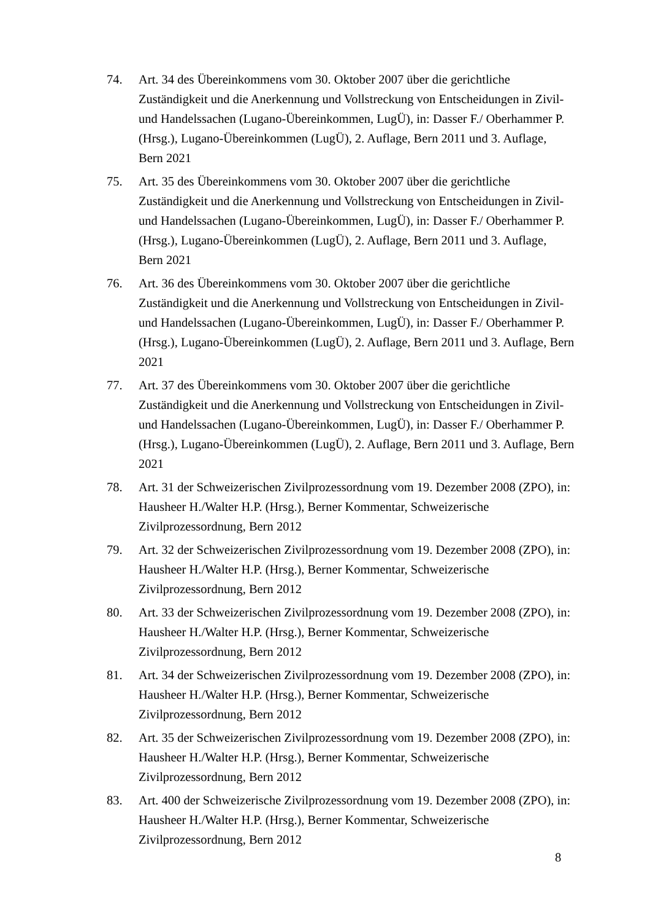74. Art. 34 des Übereinkommens vom 30. Oktober 2007 über die gerichtliche
Zuständigkeit und die Anerkennung und Vollstreckung von Entscheidungen in Zivil-
und Handelssachen (Lugano-Übereinkommen, LugÜ), in: Dasser F./ Oberhammer P.
(Hrsg.), Lugano-Übereinkommen (LugÜ), 2. Auflage, Bern 2011 und 3. Auflage,
Bern 2021
75. Art. 35 des Übereinkommens vom 30. Oktober 2007 über die gerichtliche
Zuständigkeit und die Anerkennung und Vollstreckung von Entscheidungen in Zivil-
und Handelssachen (Lugano-Übereinkommen, LugÜ), in: Dasser F./ Oberhammer P.
(Hrsg.), Lugano-Übereinkommen (LugÜ), 2. Auflage, Bern 2011 und 3. Auflage,
Bern 2021
76. Art. 36 des Übereinkommens vom 30. Oktober 2007 über die gerichtliche
Zuständigkeit und die Anerkennung und Vollstreckung von Entscheidungen in Zivil-
und Handelssachen (Lugano-Übereinkommen, LugÜ), in: Dasser F./ Oberhammer P.
(Hrsg.), Lugano-Übereinkommen (LugÜ), 2. Auflage, Bern 2011 und 3. Auflage, Bern
2021
77. Art. 37 des Übereinkommens vom 30. Oktober 2007 über die gerichtliche
Zuständigkeit und die Anerkennung und Vollstreckung von Entscheidungen in Zivil-
und Handelssachen (Lugano-Übereinkommen, LugÜ), in: Dasser F./ Oberhammer P.
(Hrsg.), Lugano-Übereinkommen (LugÜ), 2. Auflage, Bern 2011 und 3. Auflage, Bern
2021
78. Art. 31 der Schweizerischen Zivilprozessordnung vom 19. Dezember 2008 (ZPO), in:
Hausheer H./Walter H.P. (Hrsg.), Berner Kommentar, Schweizerische
Zivilprozessordnung, Bern 2012
79. Art. 32 der Schweizerischen Zivilprozessordnung vom 19. Dezember 2008 (ZPO), in:
Hausheer H./Walter H.P. (Hrsg.), Berner Kommentar, Schweizerische
Zivilprozessordnung, Bern 2012
80. Art. 33 der Schweizerischen Zivilprozessordnung vom 19. Dezember 2008 (ZPO), in:
Hausheer H./Walter H.P. (Hrsg.), Berner Kommentar, Schweizerische
Zivilprozessordnung, Bern 2012
81. Art. 34 der Schweizerischen Zivilprozessordnung vom 19. Dezember 2008 (ZPO), in:
Hausheer H./Walter H.P. (Hrsg.), Berner Kommentar, Schweizerische
Zivilprozessordnung, Bern 2012
82. Art. 35 der Schweizerischen Zivilprozessordnung vom 19. Dezember 2008 (ZPO), in:
Hausheer H./Walter H.P. (Hrsg.), Berner Kommentar, Schweizerische
Zivilprozessordnung, Bern 2012
83. Art. 400 der Schweizerische Zivilprozessordnung vom 19. Dezember 2008 (ZPO), in:
Hausheer H./Walter H.P. (Hrsg.), Berner Kommentar, Schweizerische
Zivilprozessordnung, Bern 2012
8